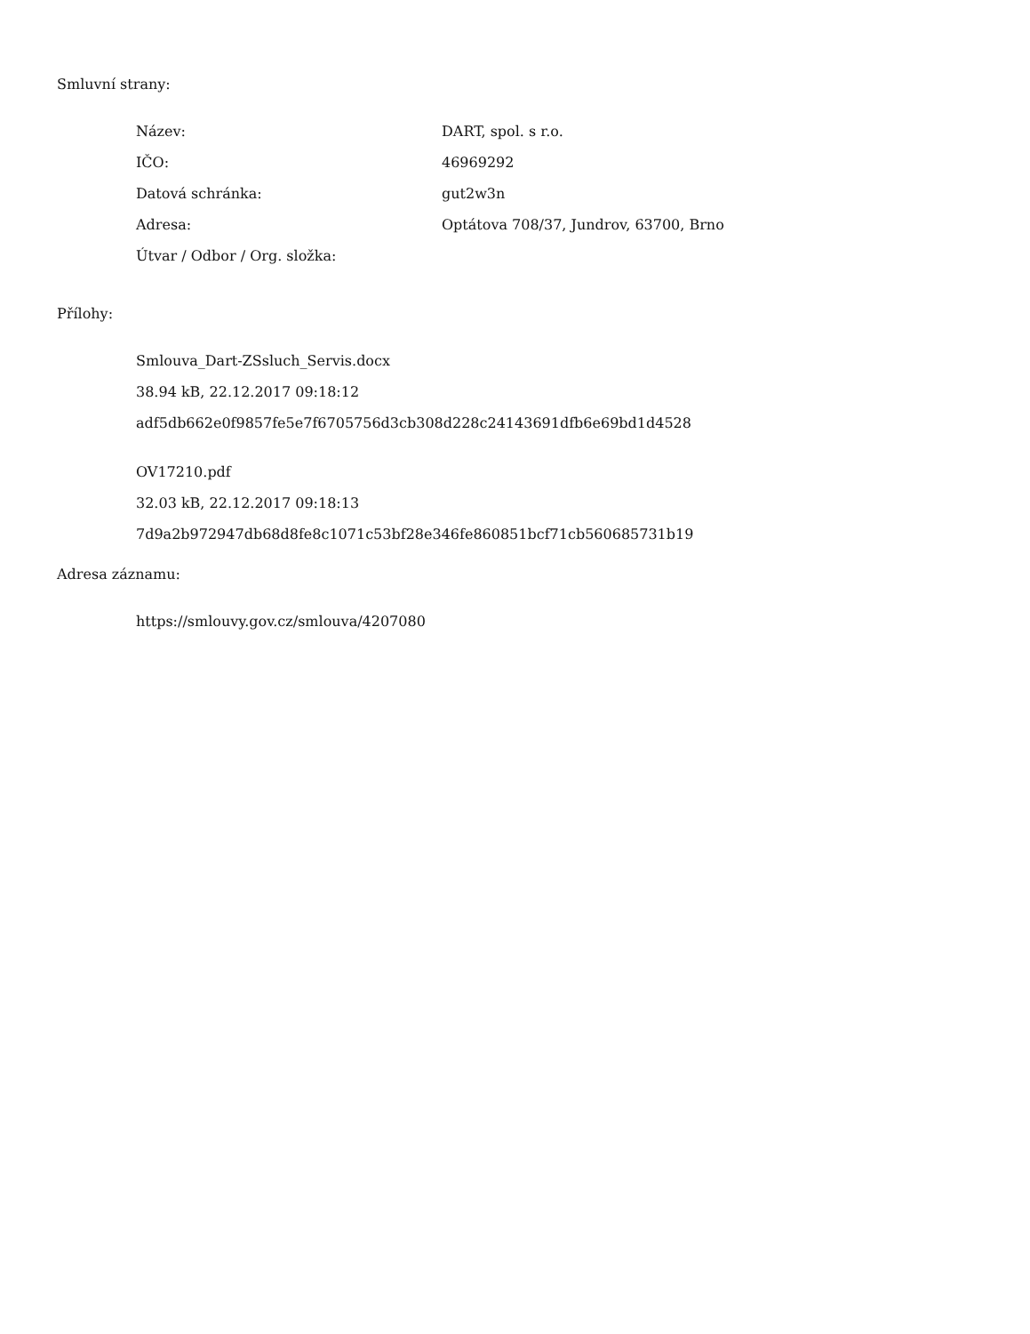Smluvní strany:
| Název: | DART, spol. s r.o. |
| IČO: | 46969292 |
| Datová schránka: | gut2w3n |
| Adresa: | Optátova 708/37, Jundrov, 63700, Brno |
| Útvar / Odbor / Org. složka: | |
Přílohy:
Smlouva_Dart-ZSsluch_Servis.docx
38.94 kB, 22.12.2017 09:18:12
adf5db662e0f9857fe5e7f6705756d3cb308d228c24143691dfb6e69bd1d4528
OV17210.pdf
32.03 kB, 22.12.2017 09:18:13
7d9a2b972947db68d8fe8c1071c53bf28e346fe860851bcf71cb560685731b19
Adresa záznamu:
https://smlouvy.gov.cz/smlouva/4207080